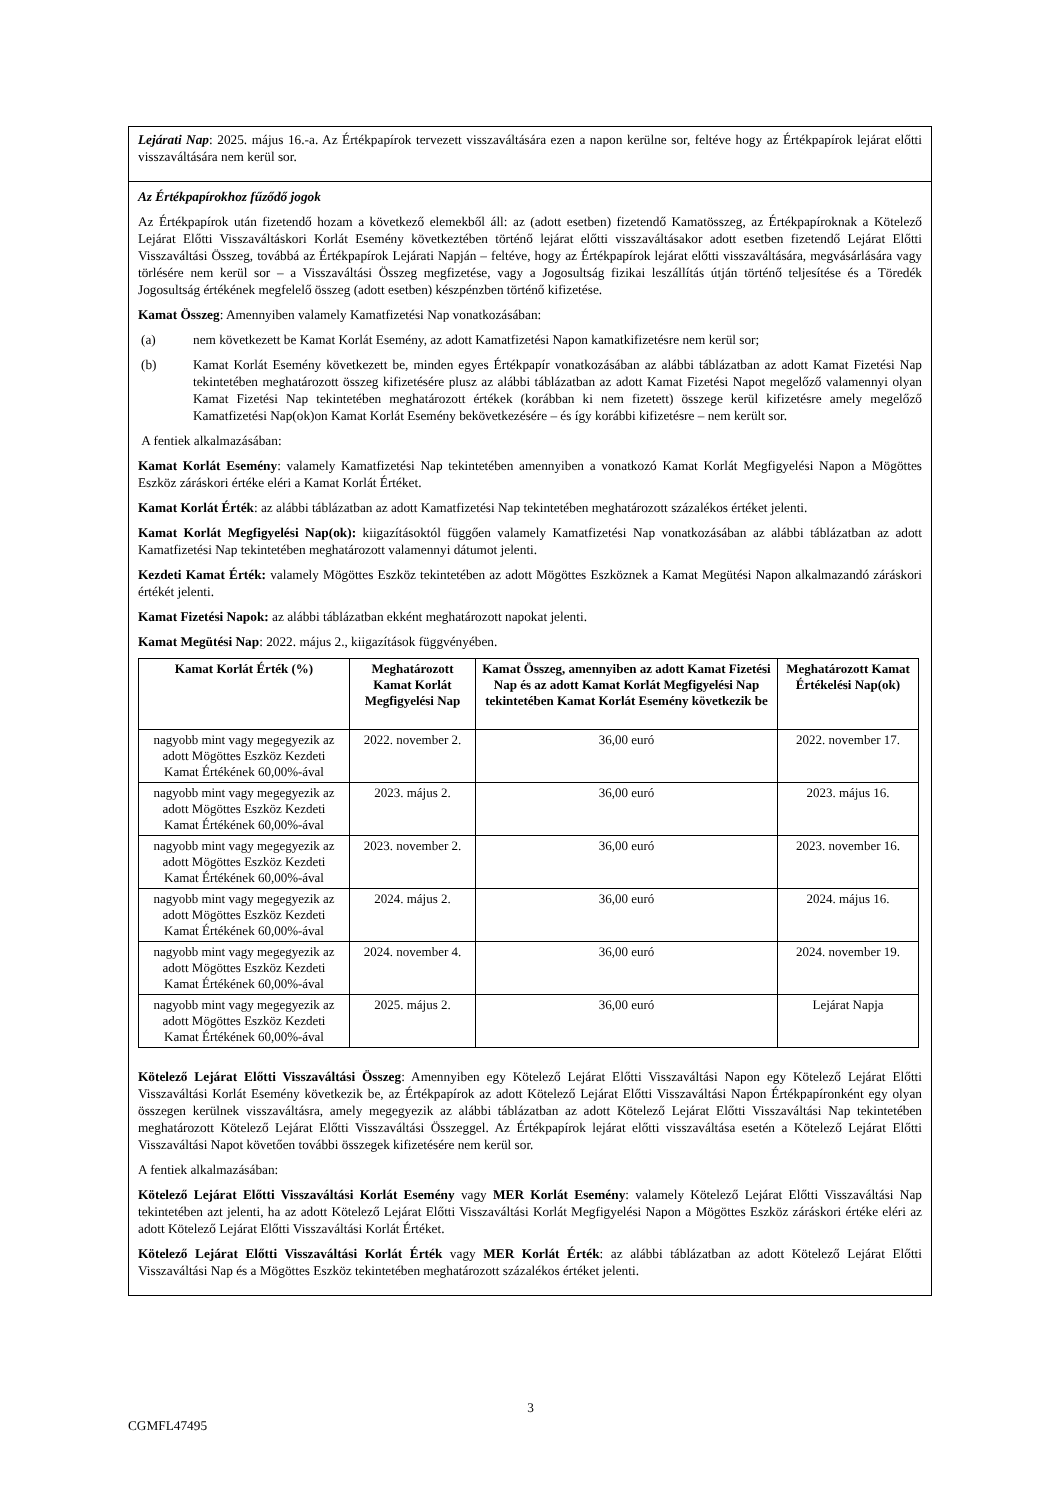Lejárati Nap: 2025. május 16.-a. Az Értékpapírok tervezett visszaváltására ezen a napon kerülne sor, feltéve hogy az Értékpapírok lejárat előtti visszaváltására nem kerül sor.
Az Értékpapírokhoz fűződő jogok
Az Értékpapírok után fizetendő hozam a következő elemekből áll: az (adott esetben) fizetendő Kamatösszeg, az Értékpapíroknak a Kötelező Lejárat Előtti Visszaváltáskori Korlát Esemény következtében történő lejárat előtti visszaváltásakor adott esetben fizetendő Lejárat Előtti Visszaváltási Összeg, továbbá az Értékpapírok Lejárati Napján – feltéve, hogy az Értékpapírok lejárat előtti visszaváltására, megvásárlására vagy törlésére nem kerül sor – a Visszaváltási Összeg megfizetése, vagy a Jogosultság fizikai leszállítás útján történő teljesítése és a Töredék Jogosultság értékének megfelelő összeg (adott esetben) készpénzben történő kifizetése.
Kamat Összeg: Amennyiben valamely Kamatfizetési Nap vonatkozásában:
(a) nem következett be Kamat Korlát Esemény, az adott Kamatfizetési Napon kamatkifizetésre nem kerül sor;
(b) Kamat Korlát Esemény következett be, minden egyes Értékpapír vonatkozásában az alábbi táblázatban az adott Kamat Fizetési Nap tekintetében meghatározott összeg kifizetésére plusz az alábbi táblázatban az adott Kamat Fizetési Napot megelőző valamennyi olyan Kamat Fizetési Nap tekintetében meghatározott értékek (korábban ki nem fizetett) összege kerül kifizetésre amely megelőző Kamatfizetési Nap(ok)on Kamat Korlát Esemény bekövetkezésére – és így korábbi kifizetésre – nem került sor.
A fentiek alkalmazásában:
Kamat Korlát Esemény: valamely Kamatfizetési Nap tekintetében amennyiben a vonatkozó Kamat Korlát Megfigyelési Napon a Mögöttes Eszköz záráskori értéke eléri a Kamat Korlát Értéket.
Kamat Korlát Érték: az alábbi táblázatban az adott Kamatfizetési Nap tekintetében meghatározott százalékos értéket jelenti.
Kamat Korlát Megfigyelési Nap(ok): kiigazításoktól függően valamely Kamatfizetési Nap vonatkozásában az alábbi táblázatban az adott Kamatfizetési Nap tekintetében meghatározott valamennyi dátumot jelenti.
Kezdeti Kamat Érték: valamely Mögöttes Eszköz tekintetében az adott Mögöttes Eszköznek a Kamat Megütési Napon alkalmazandó záráskori értékét jelenti.
Kamat Fizetési Napok: az alábbi táblázatban ekként meghatározott napokat jelenti.
Kamat Megütési Nap: 2022. május 2., kiigazítások függvényében.
| Kamat Korlát Érték (%) | Meghatározott Kamat Korlát Megfigyelési Nap | Kamat Összeg, amennyiben az adott Kamat Fizetési Nap és az adott Kamat Korlát Megfigyelési Nap tekintetében Kamat Korlát Esemény következik be | Meghatározott Kamat Értékelési Nap(ok) |
| --- | --- | --- | --- |
| nagyobb mint vagy megegyezik az adott Mögöttes Eszköz Kezdeti Kamat Értékének 60,00%-ával | 2022. november 2. | 36,00 euró | 2022. november 17. |
| nagyobb mint vagy megegyezik az adott Mögöttes Eszköz Kezdeti Kamat Értékének 60,00%-ával | 2023. május 2. | 36,00 euró | 2023. május 16. |
| nagyobb mint vagy megegyezik az adott Mögöttes Eszköz Kezdeti Kamat Értékének 60,00%-ával | 2023. november 2. | 36,00 euró | 2023. november 16. |
| nagyobb mint vagy megegyezik az adott Mögöttes Eszköz Kezdeti Kamat Értékének 60,00%-ával | 2024. május 2. | 36,00 euró | 2024. május 16. |
| nagyobb mint vagy megegyezik az adott Mögöttes Eszköz Kezdeti Kamat Értékének 60,00%-ával | 2024. november 4. | 36,00 euró | 2024. november 19. |
| nagyobb mint vagy megegyezik az adott Mögöttes Eszköz Kezdeti Kamat Értékének 60,00%-ával | 2025. május 2. | 36,00 euró | Lejárat Napja |
Kötelező Lejárat Előtti Visszaváltási Összeg: Amennyiben egy Kötelező Lejárat Előtti Visszaváltási Napon egy Kötelező Lejárat Előtti Visszaváltási Korlát Esemény következik be, az Értékpapírok az adott Kötelező Lejárat Előtti Visszaváltási Napon Értékpapíronként egy olyan összegen kerülnek visszaváltásra, amely megegyezik az alábbi táblázatban az adott Kötelező Lejárat Előtti Visszaváltási Nap tekintetében meghatározott Kötelező Lejárat Előtti Visszaváltási Összeggel. Az Értékpapírok lejárat előtti visszaváltása esetén a Kötelező Lejárat Előtti Visszaváltási Napot követően további összegek kifizetésére nem kerül sor.
A fentiek alkalmazásában:
Kötelező Lejárat Előtti Visszaváltási Korlát Esemény vagy MER Korlát Esemény: valamely Kötelező Lejárat Előtti Visszaváltási Nap tekintetében azt jelenti, ha az adott Kötelező Lejárat Előtti Visszaváltási Korlát Megfigyelési Napon a Mögöttes Eszköz záráskori értéke eléri az adott Kötelező Lejárat Előtti Visszaváltási Korlát Értéket.
Kötelező Lejárat Előtti Visszaváltási Korlát Érték vagy MER Korlát Érték: az alábbi táblázatban az adott Kötelező Lejárat Előtti Visszaváltási Nap és a Mögöttes Eszköz tekintetében meghatározott százalékos értéket jelenti.
3
CGMFL47495